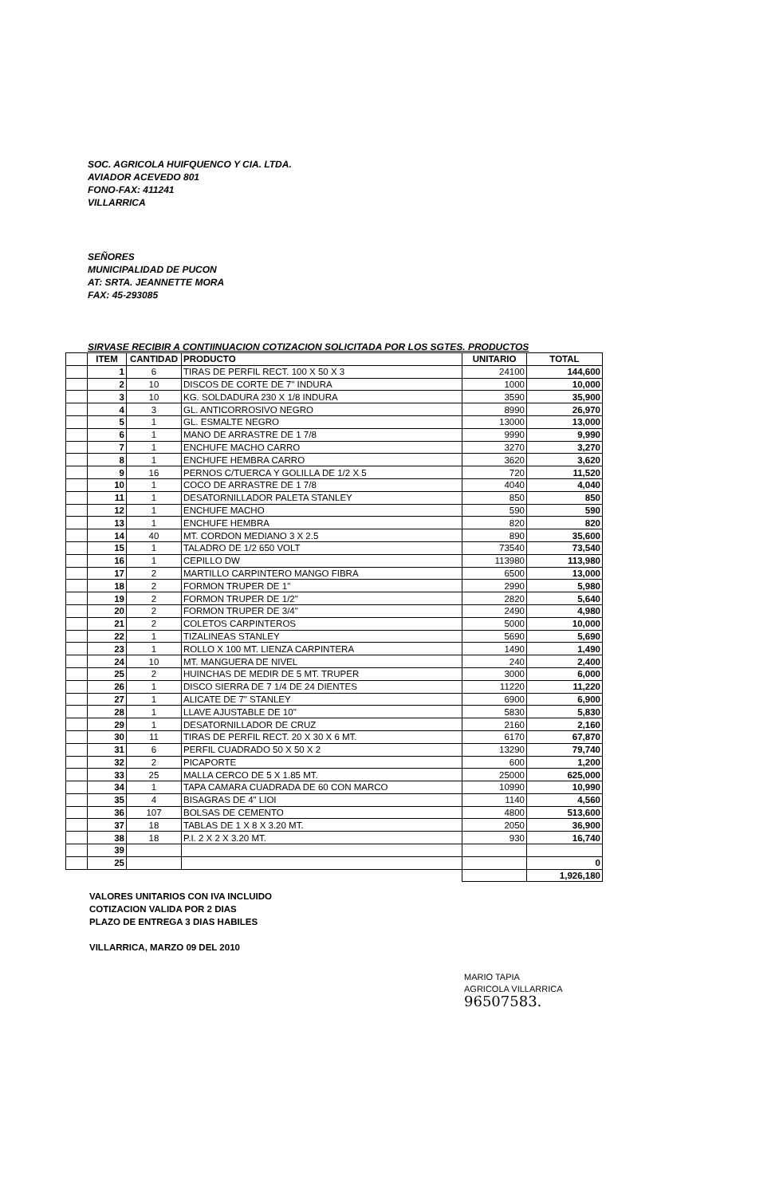SOC. AGRICOLA HUIFQUENCO Y CIA. LTDA.
AVIADOR ACEVEDO 801
FONO-FAX: 411241
VILLARRICA
SEÑORES
MUNICIPALIDAD DE PUCON
AT: SRTA. JEANNETTE MORA
FAX: 45-293085
SIRVASE RECIBIR A CONTIINUACION COTIZACION SOLICITADA POR LOS SGTES. PRODUCTOS
| | ITEM | CANTIDAD | PRODUCTO | UNITARIO | TOTAL |
| --- | --- | --- | --- | --- | --- |
| | 1 | 6 | TIRAS DE PERFIL RECT. 100 X 50 X 3 | 24100 | 144,600 |
| | 2 | 10 | DISCOS DE CORTE DE 7" INDURA | 1000 | 10,000 |
| | 3 | 10 | KG. SOLDADURA 230 X 1/8 INDURA | 3590 | 35,900 |
| | 4 | 3 | GL. ANTICORROSIVO NEGRO | 8990 | 26,970 |
| | 5 | 1 | GL. ESMALTE NEGRO | 13000 | 13,000 |
| | 6 | 1 | MANO DE ARRASTRE DE 1 7/8 | 9990 | 9,990 |
| | 7 | 1 | ENCHUFE MACHO CARRO | 3270 | 3,270 |
| | 8 | 1 | ENCHUFE HEMBRA CARRO | 3620 | 3,620 |
| | 9 | 16 | PERNOS C/TUERCA Y GOLILLA DE 1/2 X 5 | 720 | 11,520 |
| | 10 | 1 | COCO DE ARRASTRE DE 1 7/8 | 4040 | 4,040 |
| | 11 | 1 | DESATORNILLADOR PALETA STANLEY | 850 | 850 |
| | 12 | 1 | ENCHUFE MACHO | 590 | 590 |
| | 13 | 1 | ENCHUFE HEMBRA | 820 | 820 |
| | 14 | 40 | MT. CORDON MEDIANO 3 X 2.5 | 890 | 35,600 |
| | 15 | 1 | TALADRO DE 1/2 650 VOLT | 73540 | 73,540 |
| | 16 | 1 | CEPILLO DW | 113980 | 113,980 |
| | 17 | 2 | MARTILLO CARPINTERO MANGO FIBRA | 6500 | 13,000 |
| | 18 | 2 | FORMON TRUPER DE 1" | 2990 | 5,980 |
| | 19 | 2 | FORMON TRUPER DE 1/2" | 2820 | 5,640 |
| | 20 | 2 | FORMON TRUPER DE 3/4" | 2490 | 4,980 |
| | 21 | 2 | COLETOS CARPINTEROS | 5000 | 10,000 |
| | 22 | 1 | TIZALINEAS STANLEY | 5690 | 5,690 |
| | 23 | 1 | ROLLO X 100 MT. LIENZA CARPINTERA | 1490 | 1,490 |
| | 24 | 10 | MT. MANGUERA DE NIVEL | 240 | 2,400 |
| | 25 | 2 | HUINCHAS DE MEDIR DE 5 MT. TRUPER | 3000 | 6,000 |
| | 26 | 1 | DISCO SIERRA DE 7 1/4 DE 24 DIENTES | 11220 | 11,220 |
| | 27 | 1 | ALICATE DE 7" STANLEY | 6900 | 6,900 |
| | 28 | 1 | LLAVE AJUSTABLE DE 10" | 5830 | 5,830 |
| | 29 | 1 | DESATORNILLADOR DE CRUZ | 2160 | 2,160 |
| | 30 | 11 | TIRAS DE PERFIL RECT. 20 X 30 X 6 MT. | 6170 | 67,870 |
| | 31 | 6 | PERFIL CUADRADO 50 X 50 X 2 | 13290 | 79,740 |
| | 32 | 2 | PICAPORTE | 600 | 1,200 |
| | 33 | 25 | MALLA CERCO DE 5 X 1.85 MT. | 25000 | 625,000 |
| | 34 | 1 | TAPA CAMARA CUADRADA DE 60 CON MARCO | 10990 | 10,990 |
| | 35 | 4 | BISAGRAS DE 4" LIOI | 1140 | 4,560 |
| | 36 | 107 | BOLSAS DE CEMENTO | 4800 | 513,600 |
| | 37 | 18 | TABLAS DE 1 X 8 X 3.20 MT. | 2050 | 36,900 |
| | 38 | 18 | P.I. 2 X 2 X 3.20 MT. | 930 | 16,740 |
| | 39 | | | | |
| | 25 | | | | 0 |
| | | | | | 1,926,180 |
VALORES UNITARIOS CON IVA INCLUIDO
COTIZACION VALIDA POR 2 DIAS
PLAZO DE ENTREGA 3 DIAS HABILES
VILLARRICA, MARZO 09 DEL 2010
MARIO TAPIA
AGRICOLA VILLARRICA
96507583.